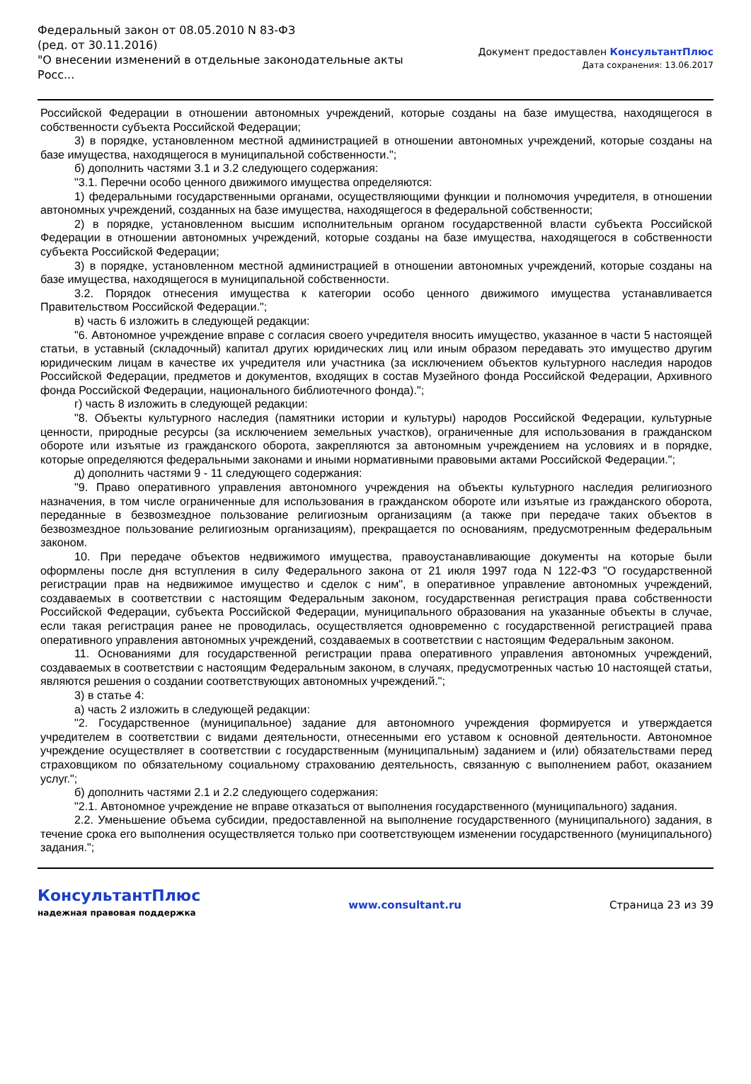Федеральный закон от 08.05.2010 N 83-ФЗ
(ред. от 30.11.2016)
"О внесении изменений в отдельные законодательные акты Росс...
Документ предоставлен КонсультантПлюс
Дата сохранения: 13.06.2017
Российской Федерации в отношении автономных учреждений, которые созданы на базе имущества, находящегося в собственности субъекта Российской Федерации;
3) в порядке, установленном местной администрацией в отношении автономных учреждений, которые созданы на базе имущества, находящегося в муниципальной собственности.";
б) дополнить частями 3.1 и 3.2 следующего содержания:
"3.1. Перечни особо ценного движимого имущества определяются:
1) федеральными государственными органами, осуществляющими функции и полномочия учредителя, в отношении автономных учреждений, созданных на базе имущества, находящегося в федеральной собственности;
2) в порядке, установленном высшим исполнительным органом государственной власти субъекта Российской Федерации в отношении автономных учреждений, которые созданы на базе имущества, находящегося в собственности субъекта Российской Федерации;
3) в порядке, установленном местной администрацией в отношении автономных учреждений, которые созданы на базе имущества, находящегося в муниципальной собственности.
3.2. Порядок отнесения имущества к категории особо ценного движимого имущества устанавливается Правительством Российской Федерации.";
в) часть 6 изложить в следующей редакции:
"6. Автономное учреждение вправе с согласия своего учредителя вносить имущество, указанное в части 5 настоящей статьи, в уставный (складочный) капитал других юридических лиц или иным образом передавать это имущество другим юридическим лицам в качестве их учредителя или участника (за исключением объектов культурного наследия народов Российской Федерации, предметов и документов, входящих в состав Музейного фонда Российской Федерации, Архивного фонда Российской Федерации, национального библиотечного фонда).";
г) часть 8 изложить в следующей редакции:
"8. Объекты культурного наследия (памятники истории и культуры) народов Российской Федерации, культурные ценности, природные ресурсы (за исключением земельных участков), ограниченные для использования в гражданском обороте или изъятые из гражданского оборота, закрепляются за автономным учреждением на условиях и в порядке, которые определяются федеральными законами и иными нормативными правовыми актами Российской Федерации.";
д) дополнить частями 9 - 11 следующего содержания:
"9. Право оперативного управления автономного учреждения на объекты культурного наследия религиозного назначения, в том числе ограниченные для использования в гражданском обороте или изъятые из гражданского оборота, переданные в безвозмездное пользование религиозным организациям (а также при передаче таких объектов в безвозмездное пользование религиозным организациям), прекращается по основаниям, предусмотренным федеральным законом.
10. При передаче объектов недвижимого имущества, правоустанавливающие документы на которые были оформлены после дня вступления в силу Федерального закона от 21 июля 1997 года N 122-ФЗ "О государственной регистрации прав на недвижимое имущество и сделок с ним", в оперативное управление автономных учреждений, создаваемых в соответствии с настоящим Федеральным законом, государственная регистрация права собственности Российской Федерации, субъекта Российской Федерации, муниципального образования на указанные объекты в случае, если такая регистрация ранее не проводилась, осуществляется одновременно с государственной регистрацией права оперативного управления автономных учреждений, создаваемых в соответствии с настоящим Федеральным законом.
11. Основаниями для государственной регистрации права оперативного управления автономных учреждений, создаваемых в соответствии с настоящим Федеральным законом, в случаях, предусмотренных частью 10 настоящей статьи, являются решения о создании соответствующих автономных учреждений.";
3) в статье 4:
а) часть 2 изложить в следующей редакции:
"2. Государственное (муниципальное) задание для автономного учреждения формируется и утверждается учредителем в соответствии с видами деятельности, отнесенными его уставом к основной деятельности. Автономное учреждение осуществляет в соответствии с государственным (муниципальным) заданием и (или) обязательствами перед страховщиком по обязательному социальному страхованию деятельность, связанную с выполнением работ, оказанием услуг.";
б) дополнить частями 2.1 и 2.2 следующего содержания:
"2.1. Автономное учреждение не вправе отказаться от выполнения государственного (муниципального) задания.
2.2. Уменьшение объема субсидии, предоставленной на выполнение государственного (муниципального) задания, в течение срока его выполнения осуществляется только при соответствующем изменении государственного (муниципального) задания.";
КонсультантПлюс
надежная правовая поддержка
www.consultant.ru Страница 23 из 39